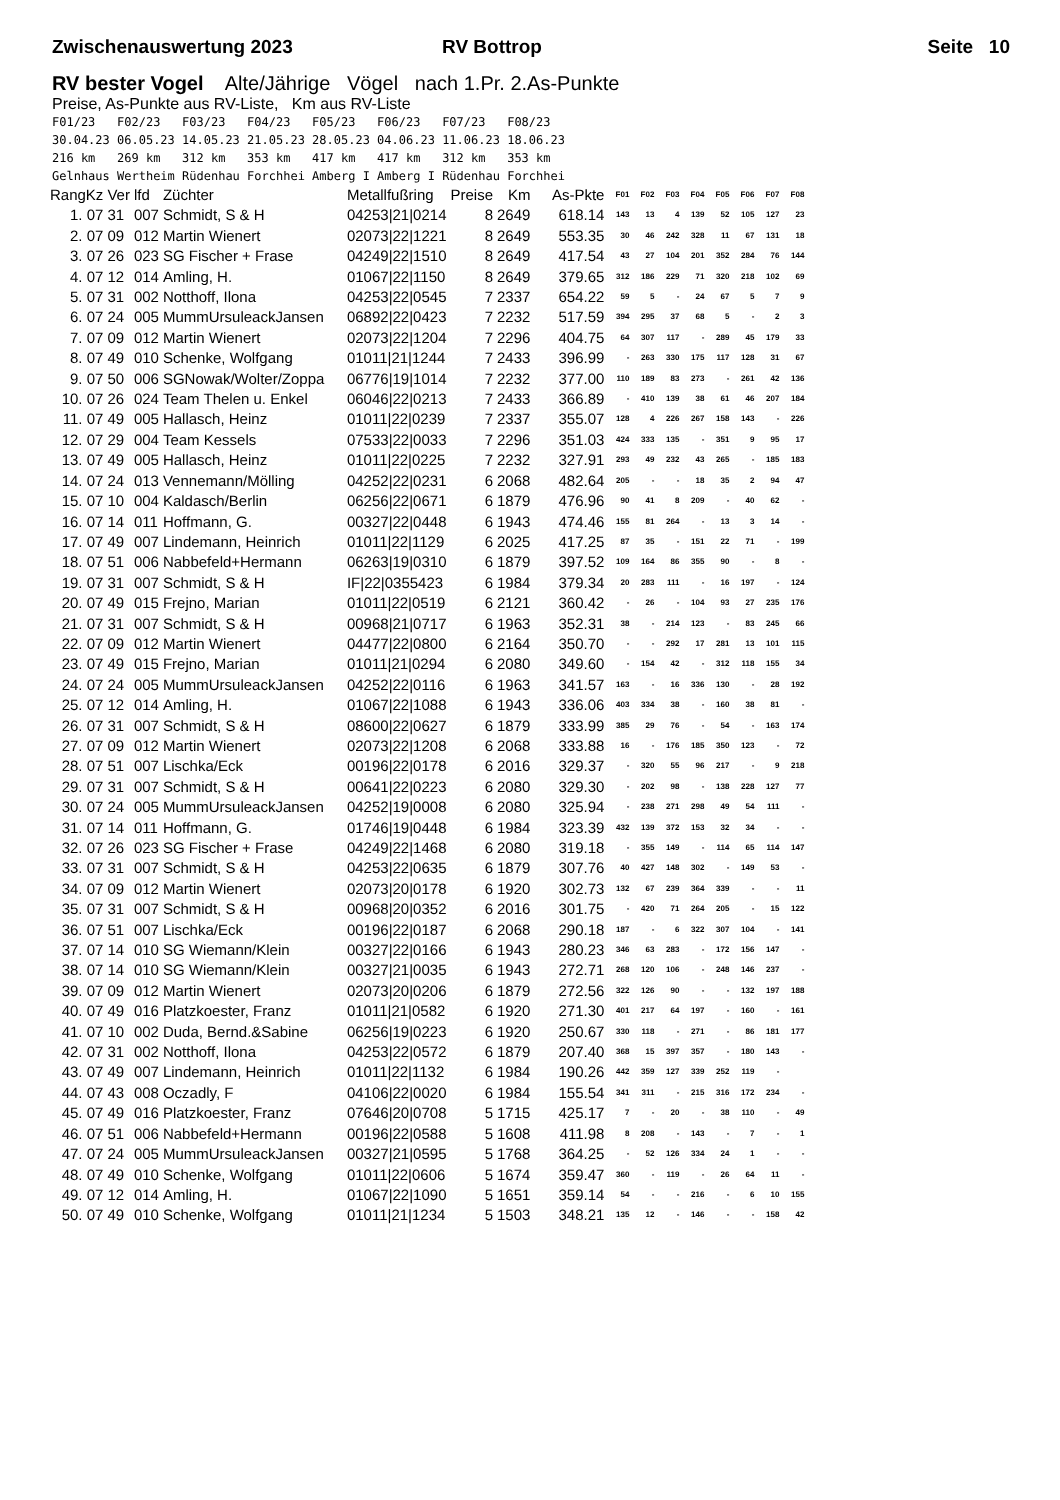Zwischenauswertung 2023 RV Bottrop Seite 10
RV bester Vogel Alte/Jährige Vögel nach 1.Pr. 2.As-Punkte
Preise, As-Punkte aus RV-Liste, Km aus RV-Liste
F01/23 F02/23 F03/23 F04/23 F05/23 F06/23 F07/23 F08/23 30.04.23 06.05.23 14.05.23 21.05.23 28.05.23 04.06.23 11.06.23 18.06.23 216 km 269 km 312 km 353 km 417 km 417 km 312 km 353 km Gelnhaus Wertheim Rüdenhau Forchhei Amberg I Amberg I Rüdenhau Forchhei
| RangKz | Ver | lfd | Züchter | Metallfußring | Preise | Km | As-Pkte | F01 | F02 | F03 | F04 | F05 | F06 | F07 | F08 |
| --- | --- | --- | --- | --- | --- | --- | --- | --- | --- | --- | --- | --- | --- | --- | --- |
| 1. 07 | 31 | 007 | Schmidt, S & H | 04253/21/0214 | 8 | 2649 | 618.14 | 143 | 13 | 4 | 139 | 52 | 105 | 127 | 23 |
| 2. 07 | 09 | 012 | Martin Wienert | 02073/22/1221 | 8 | 2649 | 553.35 | 30 | 46 | 242 | 328 | 11 | 67 | 131 | 18 |
| 3. 07 | 26 | 023 | SG Fischer + Frase | 04249/22/1510 | 8 | 2649 | 417.54 | 43 | 27 | 104 | 201 | 352 | 284 | 76 | 144 |
| 4. 07 | 12 | 014 | Amling, H. | 01067/22/1150 | 8 | 2649 | 379.65 | 312 | 186 | 229 | 71 | 320 | 218 | 102 | 69 |
| 5. 07 | 31 | 002 | Notthoff, Ilona | 04253/22/0545 | 7 | 2337 | 654.22 | 59 | 5 | - | 24 | 67 | 5 | 7 | 9 |
| 6. 07 | 24 | 005 | MummUrsuleackJansen | 06892/22/0423 | 7 | 2232 | 517.59 | 394 | 295 | 37 | 68 | 5 | - | 2 | 3 |
| 7. 07 | 09 | 012 | Martin Wienert | 02073/22/1204 | 7 | 2296 | 404.75 | 64 | 307 | 117 | - | 289 | 45 | 179 | 33 |
| 8. 07 | 49 | 010 | Schenke, Wolfgang | 01011/21/1244 | 7 | 2433 | 396.99 | - | 263 | 330 | 175 | 117 | 128 | 31 | 67 |
| 9. 07 | 50 | 006 | SGNowak/Wolter/Zoppa | 06776/19/1014 | 7 | 2232 | 377.00 | 110 | 189 | 83 | 273 | - | 261 | 42 | 136 |
| 10. 07 | 26 | 024 | Team Thelen u. Enkel | 06046/22/0213 | 7 | 2433 | 366.89 | - | 410 | 139 | 38 | 61 | 46 | 207 | 184 |
| 11. 07 | 49 | 005 | Hallasch, Heinz | 01011/22/0239 | 7 | 2337 | 355.07 | 128 | 4 | 226 | 267 | 158 | 143 | - | 226 |
| 12. 07 | 29 | 004 | Team Kessels | 07533/22/0033 | 7 | 2296 | 351.03 | 424 | 333 | 135 | - | 351 | 9 | 95 | 17 |
| 13. 07 | 49 | 005 | Hallasch, Heinz | 01011/22/0225 | 7 | 2232 | 327.91 | 293 | 49 | 232 | 43 | 265 | - | 185 | 183 |
| 14. 07 | 24 | 013 | Vennemann/Mölling | 04252/22/0231 | 6 | 2068 | 482.64 | 205 | - | - | 18 | 35 | 2 | 94 | 47 |
| 15. 07 | 10 | 004 | Kaldasch/Berlin | 06256/22/0671 | 6 | 1879 | 476.96 | 90 | 41 | 8 | 209 | - | 40 | 62 | - |
| 16. 07 | 14 | 011 | Hoffmann, G. | 00327/22/0448 | 6 | 1943 | 474.46 | 155 | 81 | 264 | - | 13 | 3 | 14 | - |
| 17. 07 | 49 | 007 | Lindemann, Heinrich | 01011/22/1129 | 6 | 2025 | 417.25 | 87 | 35 | - | 151 | 22 | 71 | - | 199 |
| 18. 07 | 51 | 006 | Nabbefeld+Hermann | 06263/19/0310 | 6 | 1879 | 397.52 | 109 | 164 | 86 | 355 | 90 | - | 8 | - |
| 19. 07 | 31 | 007 | Schmidt, S & H | IF/22/0355423 | 6 | 1984 | 379.34 | 20 | 283 | 111 | - | 16 | 197 | - | 124 |
| 20. 07 | 49 | 015 | Frejno, Marian | 01011/22/0519 | 6 | 2121 | 360.42 | - | 26 | - | 104 | 93 | 27 | 235 | 176 |
| 21. 07 | 31 | 007 | Schmidt, S & H | 00968/21/0717 | 6 | 1963 | 352.31 | 38 | - | 214 | 123 | - | 83 | 245 | 66 |
| 22. 07 | 09 | 012 | Martin Wienert | 04477/22/0800 | 6 | 2164 | 350.70 | - | - | 292 | 17 | 281 | 13 | 101 | 115 |
| 23. 07 | 49 | 015 | Frejno, Marian | 01011/21/0294 | 6 | 2080 | 349.60 | - | 154 | 42 | - | 312 | 118 | 155 | 34 |
| 24. 07 | 24 | 005 | MummUrsuleackJansen | 04252/22/0116 | 6 | 1963 | 341.57 | 163 | - | 16 | 336 | 130 | - | 28 | 192 |
| 25. 07 | 12 | 014 | Amling, H. | 01067/22/1088 | 6 | 1943 | 336.06 | 403 | 334 | 38 | - | 160 | 38 | 81 | - |
| 26. 07 | 31 | 007 | Schmidt, S & H | 08600/22/0627 | 6 | 1879 | 333.99 | 385 | 29 | 76 | - | 54 | - | 163 | 174 |
| 27. 07 | 09 | 012 | Martin Wienert | 02073/22/1208 | 6 | 2068 | 333.88 | 16 | - | 176 | 185 | 350 | 123 | - | 72 |
| 28. 07 | 51 | 007 | Lischka/Eck | 00196/22/0178 | 6 | 2016 | 329.37 | - | 320 | 55 | 96 | 217 | - | 9 | 218 |
| 29. 07 | 31 | 007 | Schmidt, S & H | 00641/22/0223 | 6 | 2080 | 329.30 | - | 202 | 98 | - | 138 | 228 | 127 | 77 |
| 30. 07 | 24 | 005 | MummUrsuleackJansen | 04252/19/0008 | 6 | 2080 | 325.94 | - | 238 | 271 | 298 | 49 | 54 | 111 | - |
| 31. 07 | 14 | 011 | Hoffmann, G. | 01746/19/0448 | 6 | 1984 | 323.39 | 432 | 139 | 372 | 153 | 32 | 34 | - | - |
| 32. 07 | 26 | 023 | SG Fischer + Frase | 04249/22/1468 | 6 | 2080 | 319.18 | - | 355 | 149 | - | 114 | 65 | 114 | 147 |
| 33. 07 | 31 | 007 | Schmidt, S & H | 04253/22/0635 | 6 | 1879 | 307.76 | 40 | 427 | 148 | 302 | - | 149 | 53 | - |
| 34. 07 | 09 | 012 | Martin Wienert | 02073/20/0178 | 6 | 1920 | 302.73 | 132 | 67 | 239 | 364 | 339 | - | - | 11 |
| 35. 07 | 31 | 007 | Schmidt, S & H | 00968/20/0352 | 6 | 2016 | 301.75 | - | 420 | 71 | 264 | 205 | - | 15 | 122 |
| 36. 07 | 51 | 007 | Lischka/Eck | 00196/22/0187 | 6 | 2068 | 290.18 | 187 | - | 6 | 322 | 307 | 104 | - | 141 |
| 37. 07 | 14 | 010 | SG Wiemann/Klein | 00327/22/0166 | 6 | 1943 | 280.23 | 346 | 63 | 283 | - | 172 | 156 | 147 | - |
| 38. 07 | 14 | 010 | SG Wiemann/Klein | 00327/21/0035 | 6 | 1943 | 272.71 | 268 | 120 | 106 | - | 248 | 146 | 237 | - |
| 39. 07 | 09 | 012 | Martin Wienert | 02073/20/0206 | 6 | 1879 | 272.56 | 322 | 126 | 90 | - | - | 132 | 197 | 188 |
| 40. 07 | 49 | 016 | Platzkoester, Franz | 01011/21/0582 | 6 | 1920 | 271.30 | 401 | 217 | 64 | 197 | - | 160 | - | 161 |
| 41. 07 | 10 | 002 | Duda, Bernd.&Sabine | 06256/19/0223 | 6 | 1920 | 250.67 | 330 | 118 | - | 271 | - | 86 | 181 | 177 |
| 42. 07 | 31 | 002 | Notthoff, Ilona | 04253/22/0572 | 6 | 1879 | 207.40 | 368 | 15 | 397 | 357 | - | 180 | 143 | - |
| 43. 07 | 49 | 007 | Lindemann, Heinrich | 01011/22/1132 | 6 | 1984 | 190.26 | 442 | 359 | 127 | 339 | 252 | 119 | - | |
| 44. 07 | 43 | 008 | Oczadly, F | 04106/22/0020 | 6 | 1984 | 155.54 | 341 | 311 | - | 215 | 316 | 172 | 234 | - |
| 45. 07 | 49 | 016 | Platzkoester, Franz | 07646/20/0708 | 5 | 1715 | 425.17 | 7 | - | 20 | - | 38 | 110 | - | 49 |
| 46. 07 | 51 | 006 | Nabbefeld+Hermann | 00196/22/0588 | 5 | 1608 | 411.98 | 8 | 208 | - | 143 | - | 7 | - | 1 |
| 47. 07 | 24 | 005 | MummUrsuleackJansen | 00327/21/0595 | 5 | 1768 | 364.25 | - | 52 | 126 | 334 | 24 | 1 | - | - |
| 48. 07 | 49 | 010 | Schenke, Wolfgang | 01011/22/0606 | 5 | 1674 | 359.47 | 360 | - | 119 | - | 26 | 64 | 11 | - |
| 49. 07 | 12 | 014 | Amling, H. | 01067/22/1090 | 5 | 1651 | 359.14 | 54 | - | - | 216 | - | 6 | 10 | 155 |
| 50. 07 | 49 | 010 | Schenke, Wolfgang | 01011/21/1234 | 5 | 1503 | 348.21 | 135 | 12 | - | 146 | - | - | 158 | 42 |